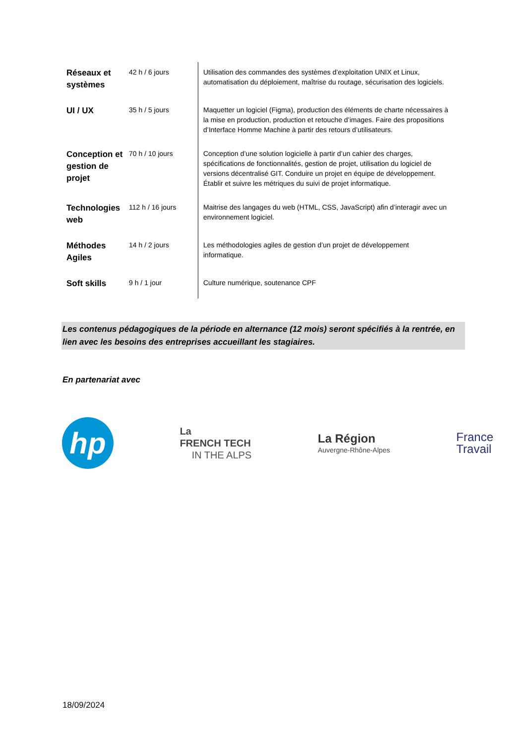| Réseaux et systèmes | 42 h / 6 jours | Utilisation des commandes des systèmes d’exploitation UNIX et Linux, automatisation du déploiement, maîtrise du routage, sécurisation des logiciels. |
| UI / UX | 35 h / 5 jours | Maquetter un logiciel (Figma), production des éléments de charte nécessaires à la mise en production, production et retouche d’images. Faire des propositions d’Interface Homme Machine à partir des retours d’utilisateurs. |
| Conception et gestion de projet | 70 h / 10 jours | Conception d’une solution logicielle à partir d’un cahier des charges, spécifications de fonctionnalités, gestion de projet, utilisation du logiciel de versions décentralisé GIT. Conduire un projet en équipe de développement. Établir et suivre les métriques du suivi de projet informatique. |
| Technologies web | 112 h / 16 jours | Maitrise des langages du web (HTML, CSS, JavaScript) afin d’interagir avec un environnement logiciel. |
| Méthodes Agiles | 14 h / 2 jours | Les méthodologies agiles de gestion d’un projet de développement informatique. |
| Soft skills | 9 h / 1 jour | Culture numérique, soutenance CPF |
Les contenus pédagogiques de la période en alternance (12 mois) seront spécifiés à la rentrée, en lien avec les besoins des entreprises accueillant les stagiaires.
En partenariat avec
hp
La
FRENCH TECH
IN THE ALPS
La Région
Auvergne-Rhône-Alpes
France
Travail
18/09/2024